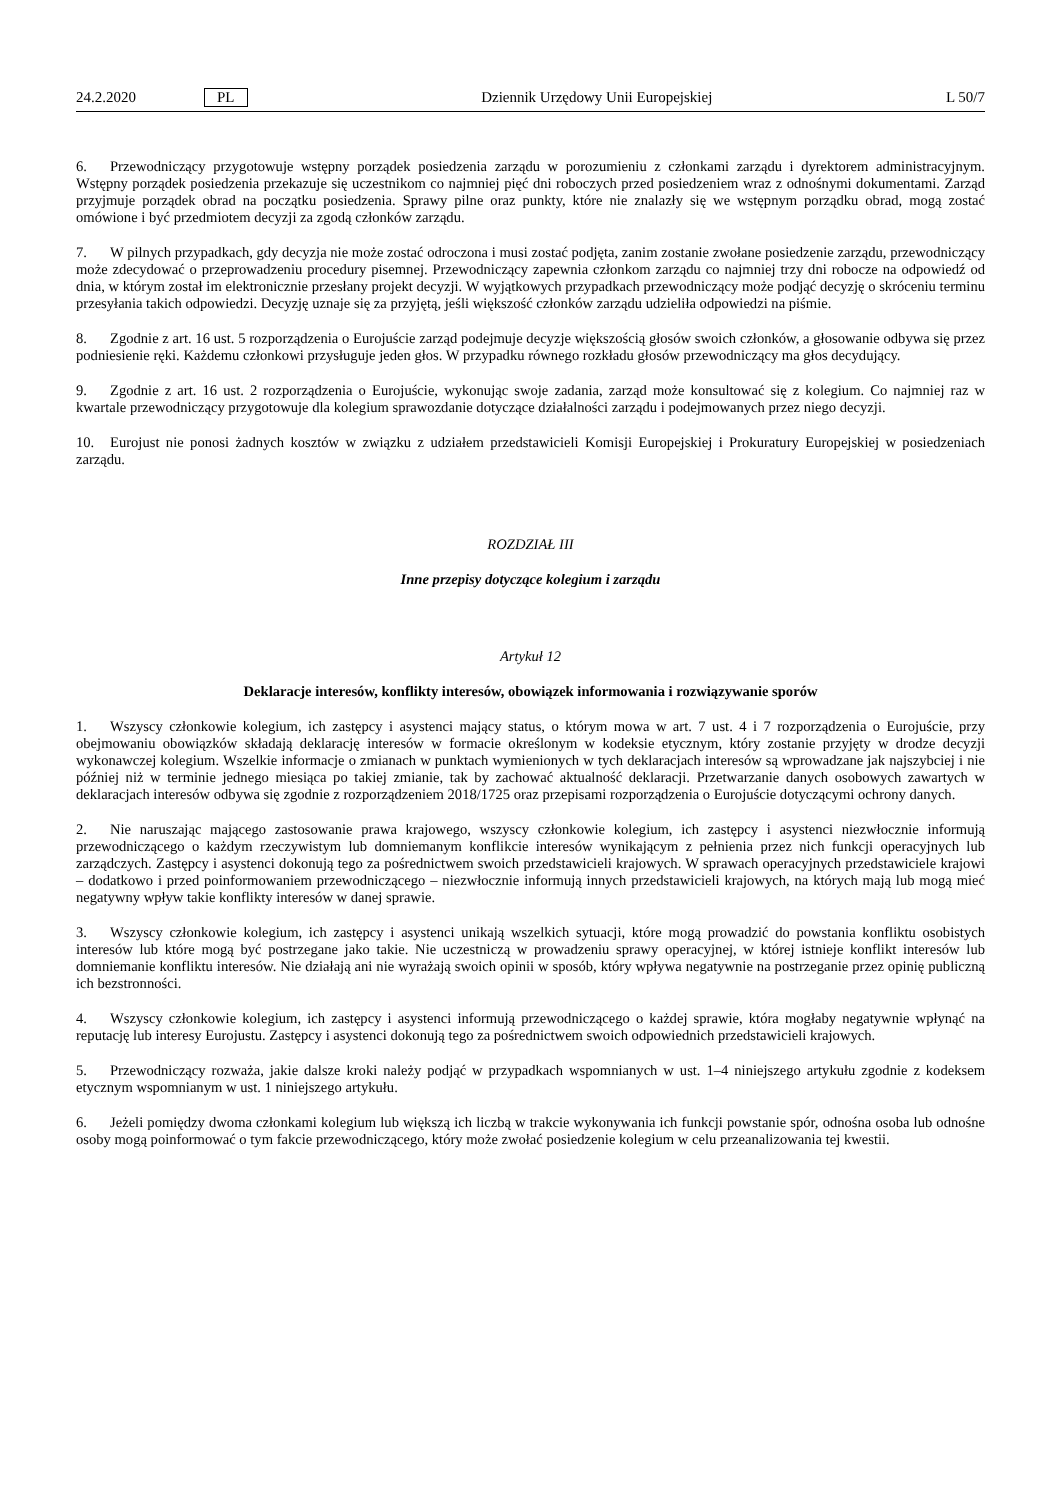24.2.2020 PL Dziennik Urzędowy Unii Europejskiej L 50/7
6. Przewodniczący przygotowuje wstępny porządek posiedzenia zarządu w porozumieniu z członkami zarządu i dyrektorem administracyjnym. Wstępny porządek posiedzenia przekazuje się uczestnikom co najmniej pięć dni roboczych przed posiedzeniem wraz z odnośnymi dokumentami. Zarząd przyjmuje porządek obrad na początku posiedzenia. Sprawy pilne oraz punkty, które nie znalazły się we wstępnym porządku obrad, mogą zostać omówione i być przedmiotem decyzji za zgodą członków zarządu.
7. W pilnych przypadkach, gdy decyzja nie może zostać odroczona i musi zostać podjęta, zanim zostanie zwołane posiedzenie zarządu, przewodniczący może zdecydować o przeprowadzeniu procedury pisemnej. Przewodniczący zapewnia członkom zarządu co najmniej trzy dni robocze na odpowiedź od dnia, w którym został im elektronicznie przesłany projekt decyzji. W wyjątkowych przypadkach przewodniczący może podjąć decyzję o skróceniu terminu przesyłania takich odpowiedzi. Decyzję uznaje się za przyjętą, jeśli większość członków zarządu udzieliła odpowiedzi na piśmie.
8. Zgodnie z art. 16 ust. 5 rozporządzenia o Eurojuście zarząd podejmuje decyzje większością głosów swoich członków, a głosowanie odbywa się przez podniesienie ręki. Każdemu członkowi przysługuje jeden głos. W przypadku równego rozkładu głosów przewodniczący ma głos decydujący.
9. Zgodnie z art. 16 ust. 2 rozporządzenia o Eurojuście, wykonując swoje zadania, zarząd może konsultować się z kolegium. Co najmniej raz w kwartale przewodniczący przygotowuje dla kolegium sprawozdanie dotyczące działalności zarządu i podejmowanych przez niego decyzji.
10. Eurojust nie ponosi żadnych kosztów w związku z udziałem przedstawicieli Komisji Europejskiej i Prokuratury Europejskiej w posiedzeniach zarządu.
ROZDZIAŁ III
Inne przepisy dotyczące kolegium i zarządu
Artykuł 12
Deklaracje interesów, konflikty interesów, obowiązek informowania i rozwiązywanie sporów
1. Wszyscy członkowie kolegium, ich zastępcy i asystenci mający status, o którym mowa w art. 7 ust. 4 i 7 rozporządzenia o Eurojuście, przy obejmowaniu obowiązków składają deklarację interesów w formacie określonym w kodeksie etycznym, który zostanie przyjęty w drodze decyzji wykonawczej kolegium. Wszelkie informacje o zmianach w punktach wymienionych w tych deklaracjach interesów są wprowadzane jak najszybciej i nie później niż w terminie jednego miesiąca po takiej zmianie, tak by zachować aktualność deklaracji. Przetwarzanie danych osobowych zawartych w deklaracjach interesów odbywa się zgodnie z rozporządzeniem 2018/1725 oraz przepisami rozporządzenia o Eurojuście dotyczącymi ochrony danych.
2. Nie naruszając mającego zastosowanie prawa krajowego, wszyscy członkowie kolegium, ich zastępcy i asystenci niezwłocznie informują przewodniczącego o każdym rzeczywistym lub domniemanym konflikcie interesów wynikającym z pełnienia przez nich funkcji operacyjnych lub zarządczych. Zastępcy i asystenci dokonują tego za pośrednictwem swoich przedstawicieli krajowych. W sprawach operacyjnych przedstawiciele krajowi – dodatkowo i przed poinformowaniem przewodniczącego – niezwłocznie informują innych przedstawicieli krajowych, na których mają lub mogą mieć negatywny wpływ takie konflikty interesów w danej sprawie.
3. Wszyscy członkowie kolegium, ich zastępcy i asystenci unikają wszelkich sytuacji, które mogą prowadzić do powstania konfliktu osobistych interesów lub które mogą być postrzegane jako takie. Nie uczestniczą w prowadzeniu sprawy operacyjnej, w której istnieje konflikt interesów lub domniemanie konfliktu interesów. Nie działają ani nie wyrażają swoich opinii w sposób, który wpływa negatywnie na postrzeganie przez opinię publiczną ich bezstronności.
4. Wszyscy członkowie kolegium, ich zastępcy i asystenci informują przewodniczącego o każdej sprawie, która mogłaby negatywnie wpłynąć na reputację lub interesy Eurojustu. Zastępcy i asystenci dokonują tego za pośrednictwem swoich odpowiednich przedstawicieli krajowych.
5. Przewodniczący rozważa, jakie dalsze kroki należy podjąć w przypadkach wspomnianych w ust. 1–4 niniejszego artykułu zgodnie z kodeksem etycznym wspomnianym w ust. 1 niniejszego artykułu.
6. Jeżeli pomiędzy dwoma członkami kolegium lub większą ich liczbą w trakcie wykonywania ich funkcji powstanie spór, odnośna osoba lub odnośne osoby mogą poinformować o tym fakcie przewodniczącego, który może zwołać posiedzenie kolegium w celu przeanalizowania tej kwestii.